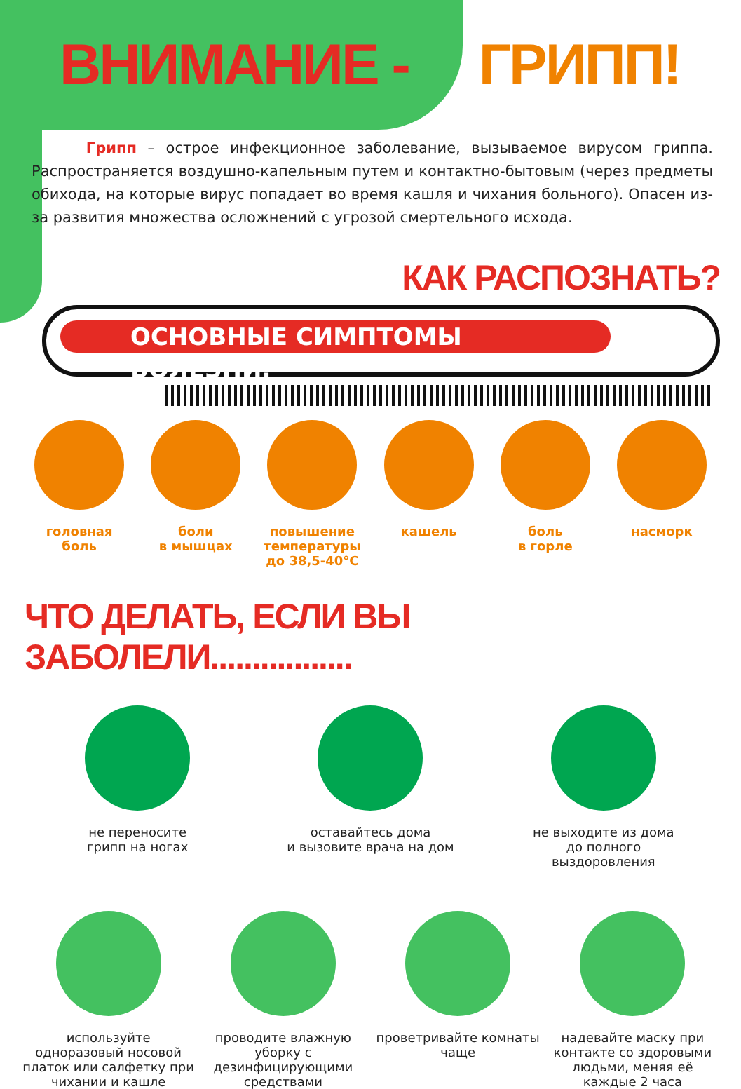ВНИМАНИЕ - ГРИПП!
Грипп – острое инфекционное заболевание, вызываемое вирусом гриппа. Распространяется воздушно-капельным путем и контактно-бытовым (через предметы обихода, на которые вирус попадает во время кашля и чихания больного). Опасен из-за развития множества осложнений с угрозой смертельного исхода.
КАК РАСПОЗНАТЬ?
ОСНОВНЫЕ СИМПТОМЫ БОЛЕЗНИ:
головная
боль
боли
в мышцах
повышение
температуры
до 38,5-40°С
кашель боль
в горле
насморк
ЧТО ДЕЛАТЬ, ЕСЛИ ВЫ ЗАБОЛЕЛИ.................
не переносите
грипп на ногах
оставайтесь дома
и вызовите врача на дом
не выходите из дома
до полного выздоровления
используйте одноразовый носовой платок или салфетку при чихании и кашле
проводите влажную уборку с дезинфицирующими средствами
проветривайте комнаты чаще надевайте маску при контакте со здоровыми людьми, меняя её каждые 2 часа